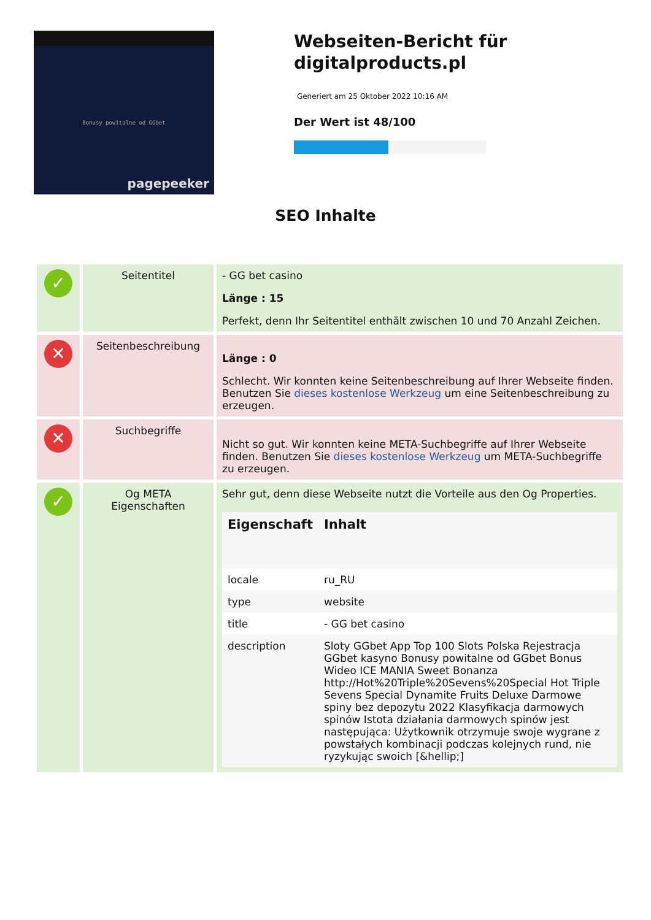Bonusy powitalne od GGbet
pagepeeker
Webseiten-Bericht für digitalproducts.pl
Generiert am 25 Oktober 2022 10:16 AM
Der Wert ist 48/100
SEO Inhalte
| ✓ | Seitentitel | - GG bet casino Länge : 15 Perfekt, denn Ihr Seitentitel enthält zwischen 10 und 70 Anzahl Zeichen. |
| ✕ | Seitenbeschreibung | Länge : 0 Schlecht. Wir konnten keine Seitenbeschreibung auf Ihrer Webseite finden. Benutzen Sie dieses kostenlose Werkzeug um eine Seitenbeschreibung zu erzeugen. |
| ✕ | Suchbegriffe | Nicht so gut. Wir konnten keine META-Suchbegriffe auf Ihrer Webseite finden. Benutzen Sie dieses kostenlose Werkzeug um META-Suchbegriffe zu erzeugen. |
| ✓ | Og META Eigenschaften | Sehr gut, denn diese Webseite nutzt die Vorteile aus den Og Properties. / Eigenschaft / Inhalt / / --- / --- / / locale / ru_RU / / type / website / / title / - GG bet casino / / description / Sloty GGbet App Top 100 Slots Polska Rejestracja GGbet kasyno Bonusy powitalne od GGbet Bonus Wideo ICE MANIA Sweet Bonanza http://Hot%20Triple%20Sevens%20Special Hot Triple Sevens Special Dynamite Fruits Deluxe Darmowe spiny bez depozytu 2022 Klasyfikacja darmowych spinów Istota działania darmowych spinów jest następująca: Użytkownik otrzymuje swoje wygrane z powstałych kombinacji podczas kolejnych rund, nie ryzykując swoich [&hellip;] / |